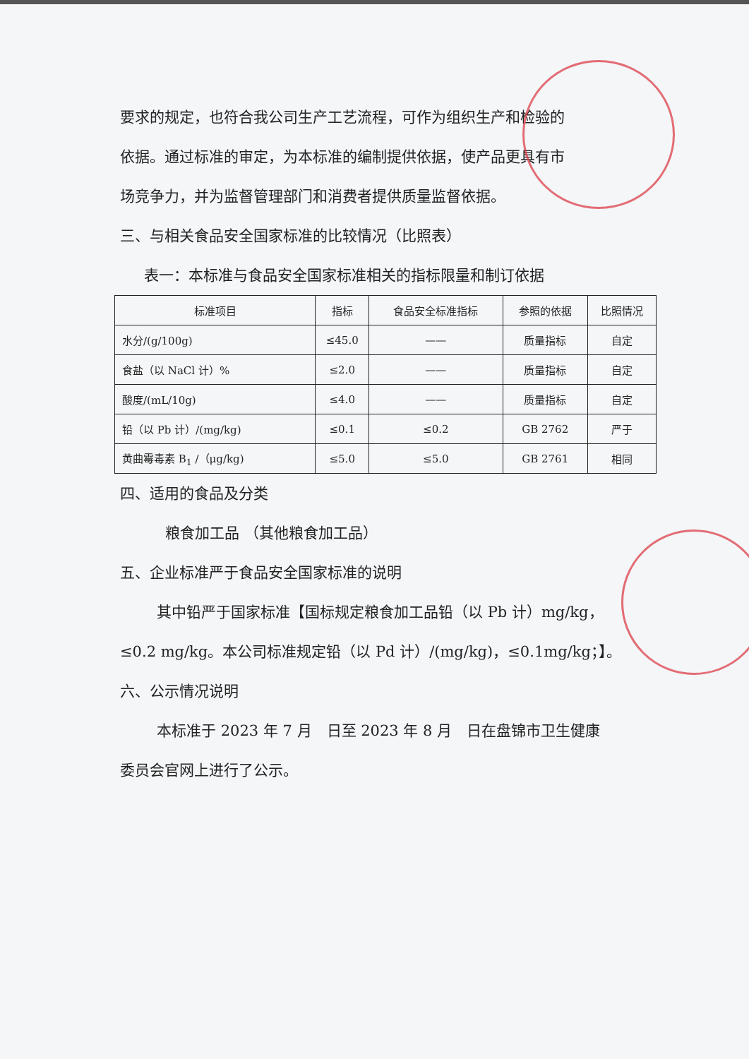要求的规定，也符合我公司生产工艺流程，可作为组织生产和检验的
依据。通过标准的审定，为本标准的编制提供依据，使产品更具有市
场竞争力，并为监督管理部门和消费者提供质量监督依据。
三、与相关食品安全国家标准的比较情况（比照表）
表一：本标准与食品安全国家标准相关的指标限量和制订依据
| 标准项目 | 指标 | 食品安全标准指标 | 参照的依据 | 比照情况 |
| --- | --- | --- | --- | --- |
| 水分/(g/100g) | ≤45.0 | —— | 质量指标 | 自定 |
| 食盐（以 NaCl 计）% | ≤2.0 | —— | 质量指标 | 自定 |
| 酸度/(mL/10g) | ≤4.0 | —— | 质量指标 | 自定 |
| 铅（以 Pb 计）/(mg/kg) | ≤0.1 | ≤0.2 | GB 2762 | 严于 |
| 黄曲霉毒素 B<sub>1</sub> /（μg/kg) | ≤5.0 | ≤5.0 | GB 2761 | 相同 |
四、适用的食品及分类
粮食加工品 （其他粮食加工品）
五、企业标准严于食品安全国家标准的说明
其中铅严于国家标准【国标规定粮食加工品铅（以 Pb 计）mg/kg，
≤0.2 mg/kg。本公司标准规定铅（以 Pd 计）/(mg/kg)，≤0.1mg/kg；】。
六、公示情况说明
本标准于 2023 年 7 月　日至 2023 年 8 月　日在盘锦市卫生健康
委员会官网上进行了公示。